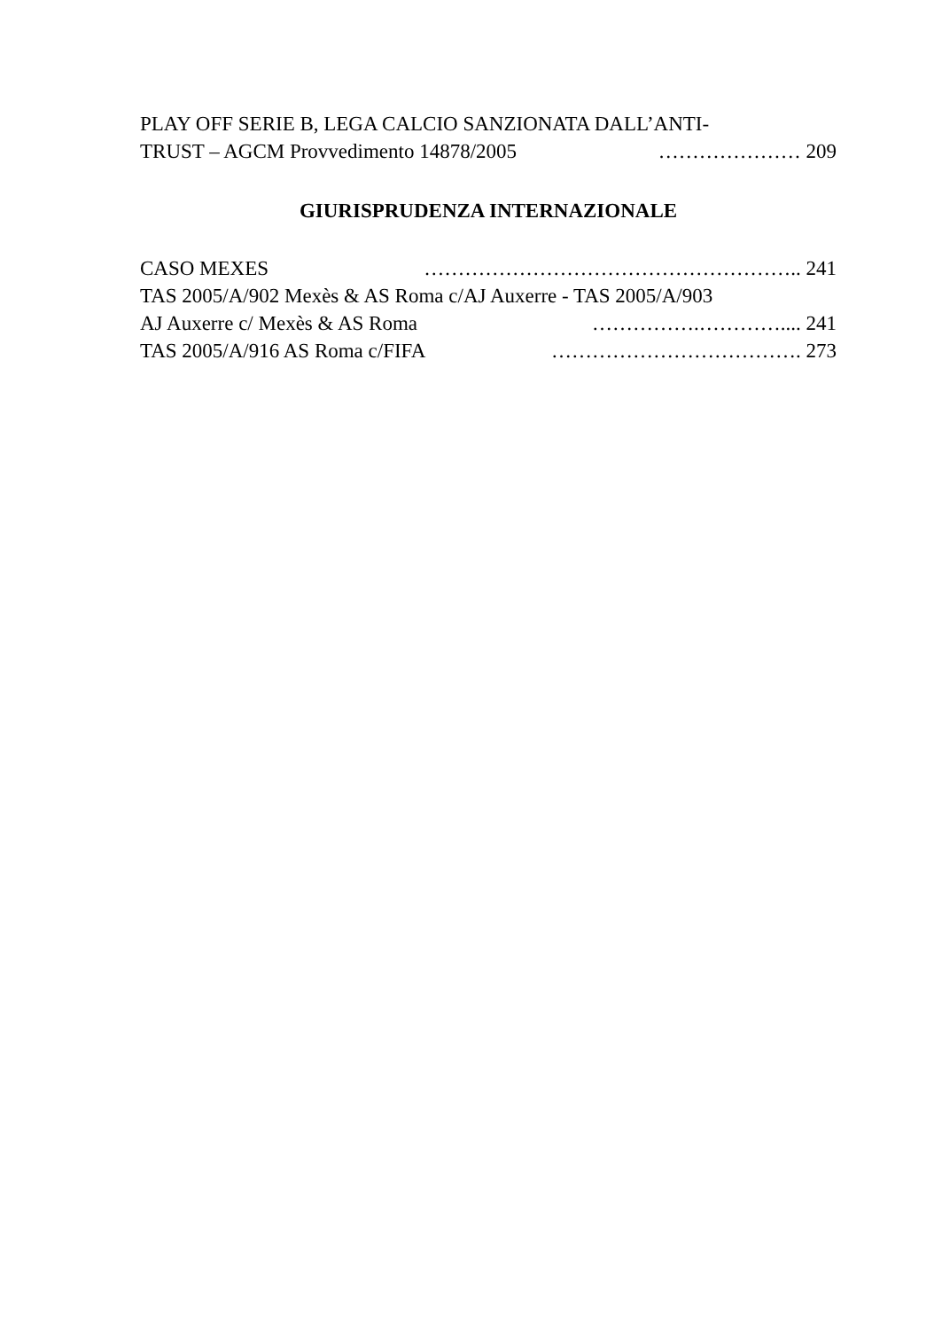PLAY OFF SERIE B, LEGA CALCIO SANZIONATA DALL’ANTI-
TRUST – AGCM Provvedimento 14878/2005 ………………… 209
GIURISPRUDENZA INTERNAZIONALE
CASO MEXES ……………………………………………….. 241
TAS 2005/A/902 Mexès & AS Roma c/AJ Auxerre - TAS 2005/A/903
AJ Auxerre c/ Mexès & AS Roma …………….………….... 241
TAS 2005/A/916 AS Roma c/FIFA ………………………………. 273